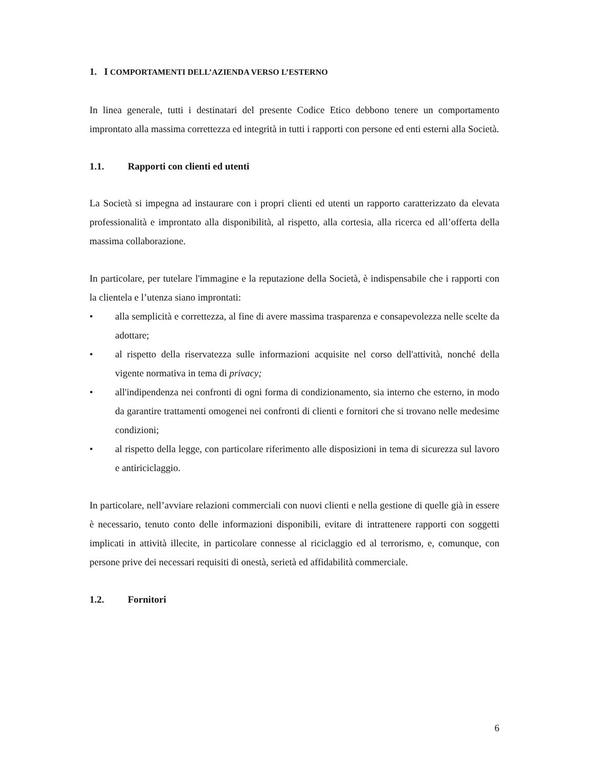1. I COMPORTAMENTI DELL’AZIENDA VERSO L’ESTERNO
In linea generale, tutti i destinatari del presente Codice Etico debbono tenere un comportamento improntato alla massima correttezza ed integrità in tutti i rapporti con persone ed enti esterni alla Società.
1.1. Rapporti con clienti ed utenti
La Società si impegna ad instaurare con i propri clienti ed utenti un rapporto caratterizzato da elevata professionalità e improntato alla disponibilità, al rispetto, alla cortesia, alla ricerca ed all’offerta della massima collaborazione.
In particolare, per tutelare l'immagine e la reputazione della Società, è indispensabile che i rapporti con la clientela e l’utenza siano improntati:
• alla semplicità e correttezza, al fine di avere massima trasparenza e consapevolezza nelle scelte da adottare;
• al rispetto della riservatezza sulle informazioni acquisite nel corso dell'attività, nonché della vigente normativa in tema di privacy;
• all'indipendenza nei confronti di ogni forma di condizionamento, sia interno che esterno, in modo da garantire trattamenti omogenei nei confronti di clienti e fornitori che si trovano nelle medesime condizioni;
• al rispetto della legge, con particolare riferimento alle disposizioni in tema di sicurezza sul lavoro e antiriciclaggio.
In particolare, nell’avviare relazioni commerciali con nuovi clienti e nella gestione di quelle già in essere è necessario, tenuto conto delle informazioni disponibili, evitare di intrattenere rapporti con soggetti implicati in attività illecite, in particolare connesse al riciclaggio ed al terrorismo, e, comunque, con persone prive dei necessari requisiti di onestà, serietà ed affidabilità commerciale.
1.2. Fornitori
6